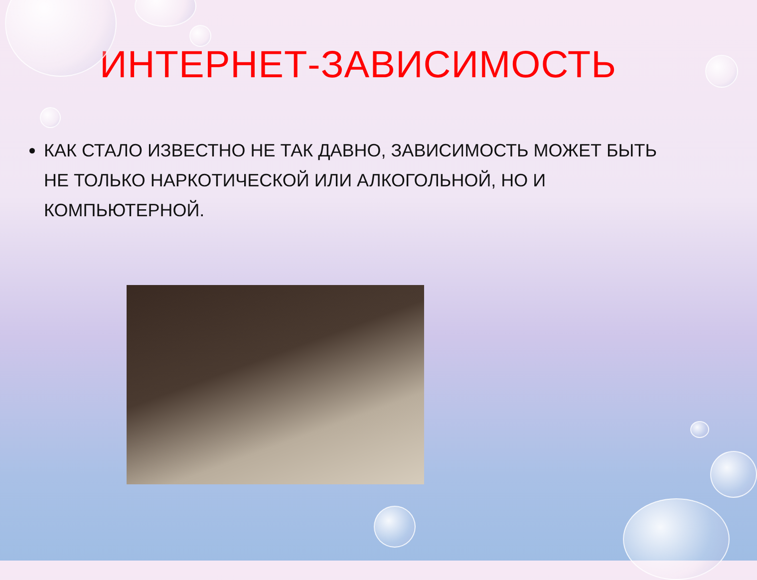ИНТЕРНЕТ-ЗАВИСИМОСТЬ
КАК СТАЛО ИЗВЕСТНО НЕ ТАК ДАВНО, ЗАВИСИМОСТЬ МОЖЕТ БЫТЬ НЕ ТОЛЬКО НАРКОТИЧЕСКОЙ ИЛИ АЛКОГОЛЬНОЙ, НО И КОМПЬЮТЕРНОЙ.